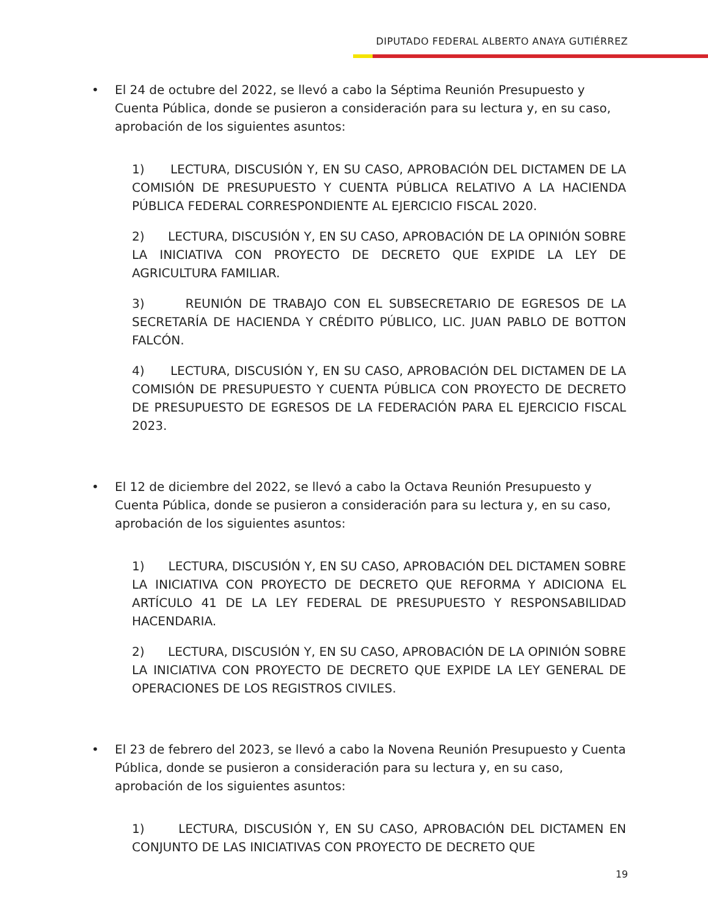DIPUTADO FEDERAL ALBERTO ANAYA GUTIÉRREZ
• El 24 de octubre del 2022, se llevó a cabo la Séptima Reunión Presupuesto y Cuenta Pública, donde se pusieron a consideración para su lectura y, en su caso, aprobación de los siguientes asuntos:
1) LECTURA, DISCUSIÓN Y, EN SU CASO, APROBACIÓN DEL DICTAMEN DE LA COMISIÓN DE PRESUPUESTO Y CUENTA PÚBLICA RELATIVO A LA HACIENDA PÚBLICA FEDERAL CORRESPONDIENTE AL EJERCICIO FISCAL 2020.
2) LECTURA, DISCUSIÓN Y, EN SU CASO, APROBACIÓN DE LA OPINIÓN SOBRE LA INICIATIVA CON PROYECTO DE DECRETO QUE EXPIDE LA LEY DE AGRICULTURA FAMILIAR.
3) REUNIÓN DE TRABAJO CON EL SUBSECRETARIO DE EGRESOS DE LA SECRETARÍA DE HACIENDA Y CRÉDITO PÚBLICO, LIC. JUAN PABLO DE BOTTON FALCÓN.
4) LECTURA, DISCUSIÓN Y, EN SU CASO, APROBACIÓN DEL DICTAMEN DE LA COMISIÓN DE PRESUPUESTO Y CUENTA PÚBLICA CON PROYECTO DE DECRETO DE PRESUPUESTO DE EGRESOS DE LA FEDERACIÓN PARA EL EJERCICIO FISCAL 2023.
• El 12 de diciembre del 2022, se llevó a cabo la Octava Reunión Presupuesto y Cuenta Pública, donde se pusieron a consideración para su lectura y, en su caso, aprobación de los siguientes asuntos:
1) LECTURA, DISCUSIÓN Y, EN SU CASO, APROBACIÓN DEL DICTAMEN SOBRE LA INICIATIVA CON PROYECTO DE DECRETO QUE REFORMA Y ADICIONA EL ARTÍCULO 41 DE LA LEY FEDERAL DE PRESUPUESTO Y RESPONSABILIDAD HACENDARIA.
2) LECTURA, DISCUSIÓN Y, EN SU CASO, APROBACIÓN DE LA OPINIÓN SOBRE LA INICIATIVA CON PROYECTO DE DECRETO QUE EXPIDE LA LEY GENERAL DE OPERACIONES DE LOS REGISTROS CIVILES.
• El 23 de febrero del 2023, se llevó a cabo la Novena Reunión Presupuesto y Cuenta Pública, donde se pusieron a consideración para su lectura y, en su caso, aprobación de los siguientes asuntos:
1) LECTURA, DISCUSIÓN Y, EN SU CASO, APROBACIÓN DEL DICTAMEN EN CONJUNTO DE LAS INICIATIVAS CON PROYECTO DE DECRETO QUE
19